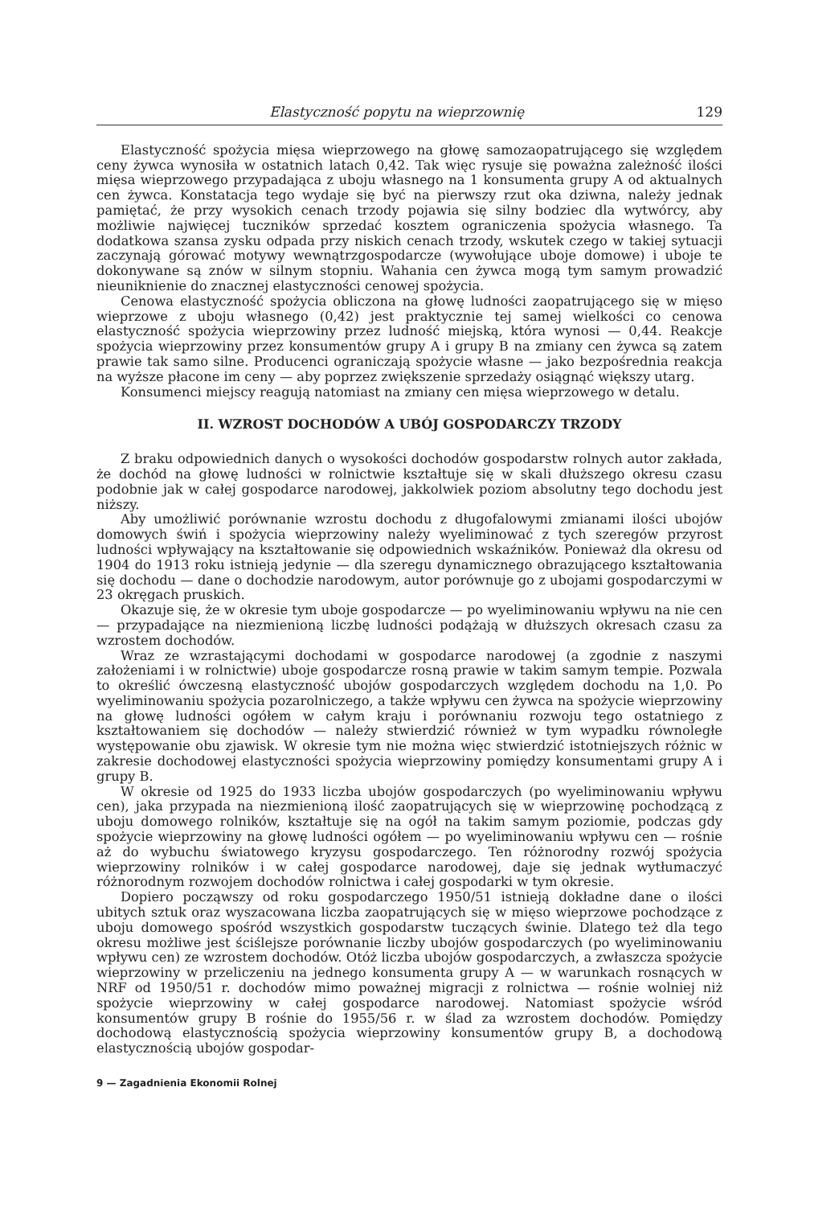Elastyczność popytu na wieprzownię 129
Elastyczność spożycia mięsa wieprzowego na głowę samozaopatrującego się względem ceny żywca wynosiła w ostatnich latach 0,42. Tak więc rysuje się poważna zależność ilości mięsa wieprzowego przypadająca z uboju własnego na 1 konsumenta grupy A od aktualnych cen żywca. Konstatacja tego wydaje się być na pierwszy rzut oka dziwna, należy jednak pamiętać, że przy wysokich cenach trzody pojawia się silny bodziec dla wytwórcy, aby możliwie najwięcej tuczników sprzedać kosztem ograniczenia spożycia własnego. Ta dodatkowa szansa zysku odpada przy niskich cenach trzody, wskutek czego w takiej sytuacji zaczynają górować motywy wewnątrzgospodarcze (wywołujące uboje domowe) i uboje te dokonywane są znów w silnym stopniu. Wahania cen żywca mogą tym samym prowadzić nieuniknienie do znacznej elastyczności cenowej spożycia.
Cenowa elastyczność spożycia obliczona na głowę ludności zaopatrującego się w mięso wieprzowe z uboju własnego (0,42) jest praktycznie tej samej wielkości co cenowa elastyczność spożycia wieprzowiny przez ludność miejską, która wynosi — 0,44. Reakcje spożycia wieprzowiny przez konsumentów grupy A i grupy B na zmiany cen żywca są zatem prawie tak samo silne. Producenci ograniczają spożycie własne — jako bezpośrednia reakcja na wyższe płacone im ceny — aby poprzez zwiększenie sprzedaży osiągnąć większy utarg.
Konsumenci miejscy reagują natomiast na zmiany cen mięsa wieprzowego w detalu.
II. WZROST DOCHODÓW A UBÓJ GOSPODARCZY TRZODY
Z braku odpowiednich danych o wysokości dochodów gospodarstw rolnych autor zakłada, że dochód na głowę ludności w rolnictwie kształtuje się w skali dłuższego okresu czasu podobnie jak w całej gospodarce narodowej, jakkolwiek poziom absolutny tego dochodu jest niższy.
Aby umożliwić porównanie wzrostu dochodu z długofalowymi zmianami ilości ubojów domowych świń i spożycia wieprzowiny należy wyeliminować z tych szeregów przyrost ludności wpływający na kształtowanie się odpowiednich wskaźników. Ponieważ dla okresu od 1904 do 1913 roku istnieją jedynie — dla szeregu dynamicznego obrazującego kształtowania się dochodu — dane o dochodzie narodowym, autor porównuje go z ubojami gospodarczymi w 23 okręgach pruskich.
Okazuje się, że w okresie tym uboje gospodarcze — po wyeliminowaniu wpływu na nie cen — przypadające na niezmienioną liczbę ludności podążają w dłuższych okresach czasu za wzrostem dochodów.
Wraz ze wzrastającymi dochodami w gospodarce narodowej (a zgodnie z naszymi założeniami i w rolnictwie) uboje gospodarcze rosną prawie w takim samym tempie. Pozwala to określić ówczesną elastyczność ubojów gospodarczych względem dochodu na 1,0. Po wyeliminowaniu spożycia pozarolniczego, a także wpływu cen żywca na spożycie wieprzowiny na głowę ludności ogółem w całym kraju i porównaniu rozwoju tego ostatniego z kształtowaniem się dochodów — należy stwierdzić również w tym wypadku równoległe występowanie obu zjawisk. W okresie tym nie można więc stwierdzić istotniejszych różnic w zakresie dochodowej elastyczności spożycia wieprzowiny pomiędzy konsumentami grupy A i grupy B.
W okresie od 1925 do 1933 liczba ubojów gospodarczych (po wyeliminowaniu wpływu cen), jaka przypada na niezmienioną ilość zaopatrujących się w wieprzowinę pochodzącą z uboju domowego rolników, kształtuje się na ogół na takim samym poziomie, podczas gdy spożycie wieprzowiny na głowę ludności ogółem — po wyeliminowaniu wpływu cen — rośnie aż do wybuchu światowego kryzysu gospodarczego. Ten różnorodny rozwój spożycia wieprzowiny rolników i w całej gospodarce narodowej, daje się jednak wytłumaczyć różnorodnym rozwojem dochodów rolnictwa i całej gospodarki w tym okresie.
Dopiero począwszy od roku gospodarczego 1950/51 istnieją dokładne dane o ilości ubitych sztuk oraz wyszacowana liczba zaopatrujących się w mięso wieprzowe pochodzące z uboju domowego spośród wszystkich gospodarstw tuczących świnie. Dlatego też dla tego okresu możliwe jest ściślejsze porównanie liczby ubojów gospodarczych (po wyeliminowaniu wpływu cen) ze wzrostem dochodów. Otóż liczba ubojów gospodarczych, a zwłaszcza spożycie wieprzowiny w przeliczeniu na jednego konsumenta grupy A — w warunkach rosnących w NRF od 1950/51 r. dochodów mimo poważnej migracji z rolnictwa — rośnie wolniej niż spożycie wieprzowiny w całej gospodarce narodowej. Natomiast spożycie wśród konsumentów grupy B rośnie do 1955/56 r. w ślad za wzrostem dochodów. Pomiędzy dochodową elastycznością spożycia wieprzowiny konsumentów grupy B, a dochodową elastycznością ubojów gospodar-
9 — Zagadnienia Ekonomii Rolnej